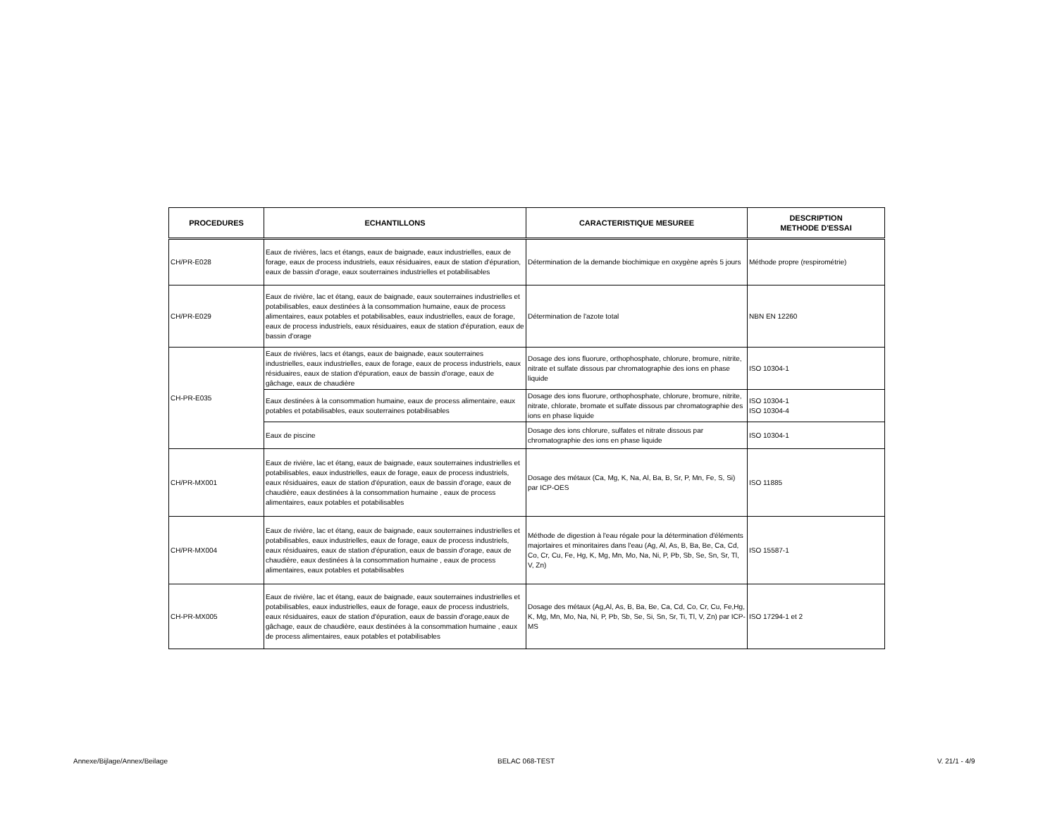| PROCEDURES | ECHANTILLONS | CARACTERISTIQUE MESUREE | DESCRIPTION METHODE D'ESSAI |
| --- | --- | --- | --- |
| CH/PR-E028 | Eaux de rivières, lacs et étangs, eaux de baignade, eaux industrielles, eaux de forage, eaux de process industriels, eaux résiduaires, eaux de station d'épuration, eaux de bassin d'orage, eaux souterraines industrielles et potabilisables | Détermination de la demande biochimique en oxygène après 5 jours | Méthode propre (respirométrie) |
| CH/PR-E029 | Eaux de rivière, lac et étang, eaux de baignade, eaux souterraines industrielles et potabilisables, eaux destinées à la consommation humaine, eaux de process alimentaires, eaux potables et potabilisables, eaux industrielles, eaux de forage, eaux de process industriels, eaux résiduaires, eaux de station d'épuration, eaux de bassin d'orage | Détermination de l'azote total | NBN EN 12260 |
| CH-PR-E035 | Eaux de rivières, lacs et étangs, eaux de baignade, eaux souterraines industrielles, eaux industrielles, eaux de forage, eaux de process industriels, eaux résiduaires, eaux de station d'épuration, eaux de bassin d'orage, eaux de gâchage, eaux de chaudière | Dosage des ions fluorure, orthophosphate, chlorure, bromure, nitrite, nitrate et sulfate dissous par chromatographie des ions en phase liquide | ISO 10304-1 |
| | Eaux destinées à la consommation humaine, eaux de process alimentaire, eaux potables et potabilisables, eaux souterraines potabilisables | Dosage des ions fluorure, orthophosphate, chlorure, bromure, nitrite, nitrate, chlorate, bromate et sulfate dissous par chromatographie des ions en phase liquide | ISO 10304-1 ISO 10304-4 |
| | Eaux de piscine | Dosage des ions chlorure, sulfates et nitrate dissous par chromatographie des ions en phase liquide | ISO 10304-1 |
| CH/PR-MX001 | Eaux de rivière, lac et étang, eaux de baignade, eaux souterraines industrielles et potabilisables, eaux industrielles, eaux de forage, eaux de process industriels, eaux résiduaires, eaux de station d'épuration, eaux de bassin d'orage, eaux de chaudière, eaux destinées à la consommation humaine , eaux de process alimentaires, eaux potables et potabilisables | Dosage des métaux (Ca, Mg, K, Na, Al, Ba, B, Sr, P, Mn, Fe, S, Si) par ICP-OES | ISO 11885 |
| CH/PR-MX004 | Eaux de rivière, lac et étang, eaux de baignade, eaux souterraines industrielles et potabilisables, eaux industrielles, eaux de forage, eaux de process industriels, eaux résiduaires, eaux de station d'épuration, eaux de bassin d'orage, eaux de chaudière, eaux destinées à la consommation humaine , eaux de process alimentaires, eaux potables et potabilisables | Méthode de digestion à l'eau régale pour la détermination d'éléments majortaires et minoritaires dans l'eau (Ag, Al, As, B, Ba, Be, Ca, Cd, Co, Cr, Cu, Fe, Hg, K, Mg, Mn, Mo, Na, Ni, P, Pb, Sb, Se, Sn, Sr, Tl, V, Zn) | ISO 15587-1 |
| CH-PR-MX005 | Eaux de rivière, lac et étang, eaux de baignade, eaux souterraines industrielles et potabilisables, eaux industrielles, eaux de forage, eaux de process industriels, eaux résiduaires, eaux de station d'épuration, eaux de bassin d'orage,eaux de gâchage, eaux de chaudière, eaux destinées à la consommation humaine , eaux de process alimentaires, eaux potables et potabilisables | Dosage des métaux (Ag,Al, As, B, Ba, Be, Ca, Cd, Co, Cr, Cu, Fe,Hg, K, Mg, Mn, Mo, Na, Ni, P, Pb, Sb, Se, Si, Sn, Sr, Ti, Tl, V, Zn) par ICP-MS | ISO 17294-1 et 2 |
Annexe/Bijlage/Annex/Beilage BELAC 068-TEST V. 21/1 - 4/9